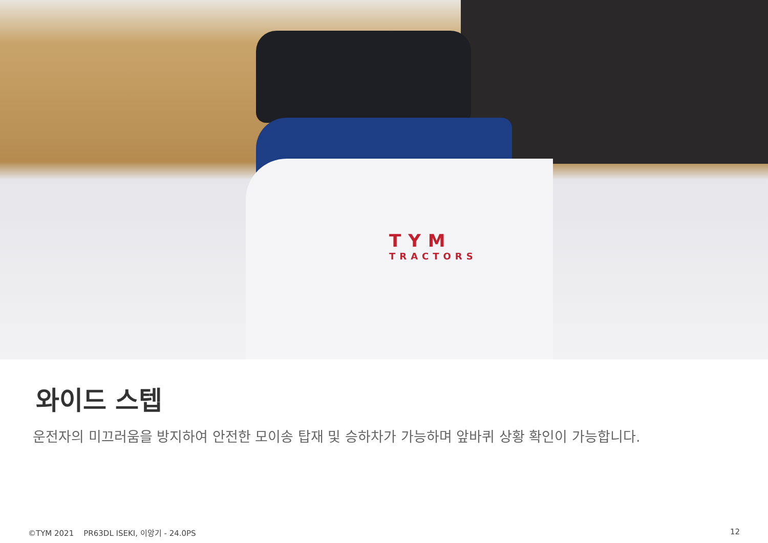TYM
TRACTORS
와이드 스텝
운전자의 미끄러움을 방지하여 안전한 모이송 탑재 및 승하차가 가능하며 앞바퀴 상황 확인이 가능합니다.
©TYM 2021 PR63DL ISEKI, 이앙기 - 24.0PS 12